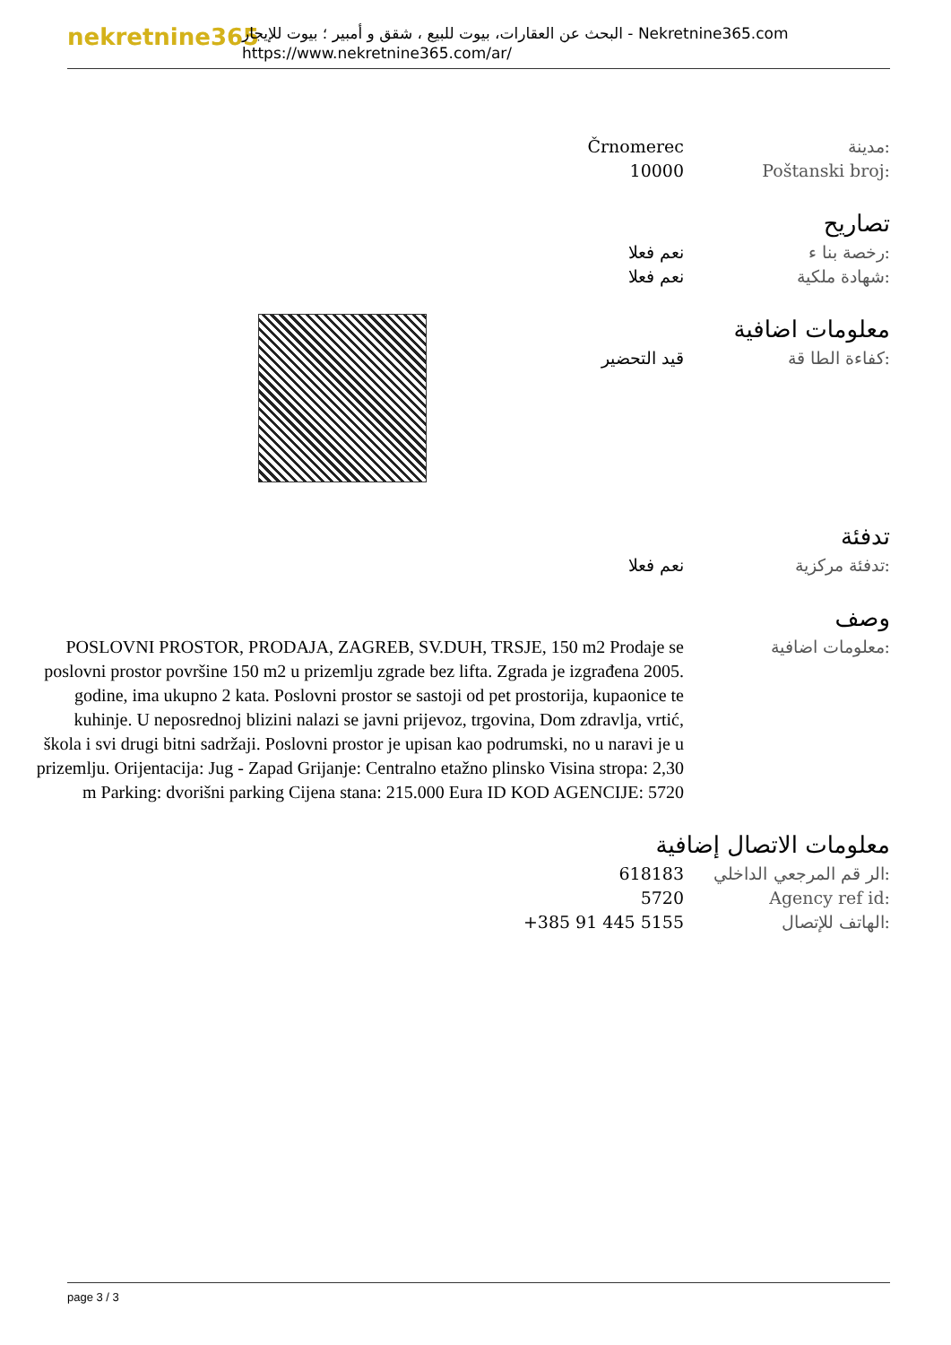nekretnine365
البحث عن العقارات، بيوت للبيع ، شقق و أمبير ؛ بيوت للإيجار - Nekretnine365.com
https://www.nekretnine365.com/ar/
مدينة: Črnomerec
Poštanski broj: 10000
تصاريح
رخصة بنا ء: نعم فعلا
شهادة ملكية: نعم فعلا
معلومات اضافية
كفاءة الطا قة: قيد التحضير
تدفئة
تدفئة مركزية: نعم فعلا
وصف
معلومات اضافية:
POSLOVNI PROSTOR, PRODAJA, ZAGREB, SV.DUH, TRSJE, 150 m2 Prodaje se poslovni prostor površine 150 m2 u prizemlju zgrade bez lifta. Zgrada je izgrađena 2005. godine, ima ukupno 2 kata. Poslovni prostor se sastoji od pet prostorija, kupaonice te kuhinje. U neposrednoj blizini nalazi se javni prijevoz, trgovina, Dom zdravlja, vrtić, škola i svi drugi bitni sadržaji. Poslovni prostor je upisan kao podrumski, no u naravi je u prizemlju. Orijentacija: Jug - Zapad Grijanje: Centralno etažno plinsko Visina stropa: 2,30 m Parking: dvorišni parking Cijena stana: 215.000 Eura ID KOD AGENCIJE: 5720
معلومات الاتصال إضافية
الر قم المرجعي الداخلي:
618183
Agency ref id: 5720
الهاتف للإتصال: +385 91 445 5155
page 3 / 3